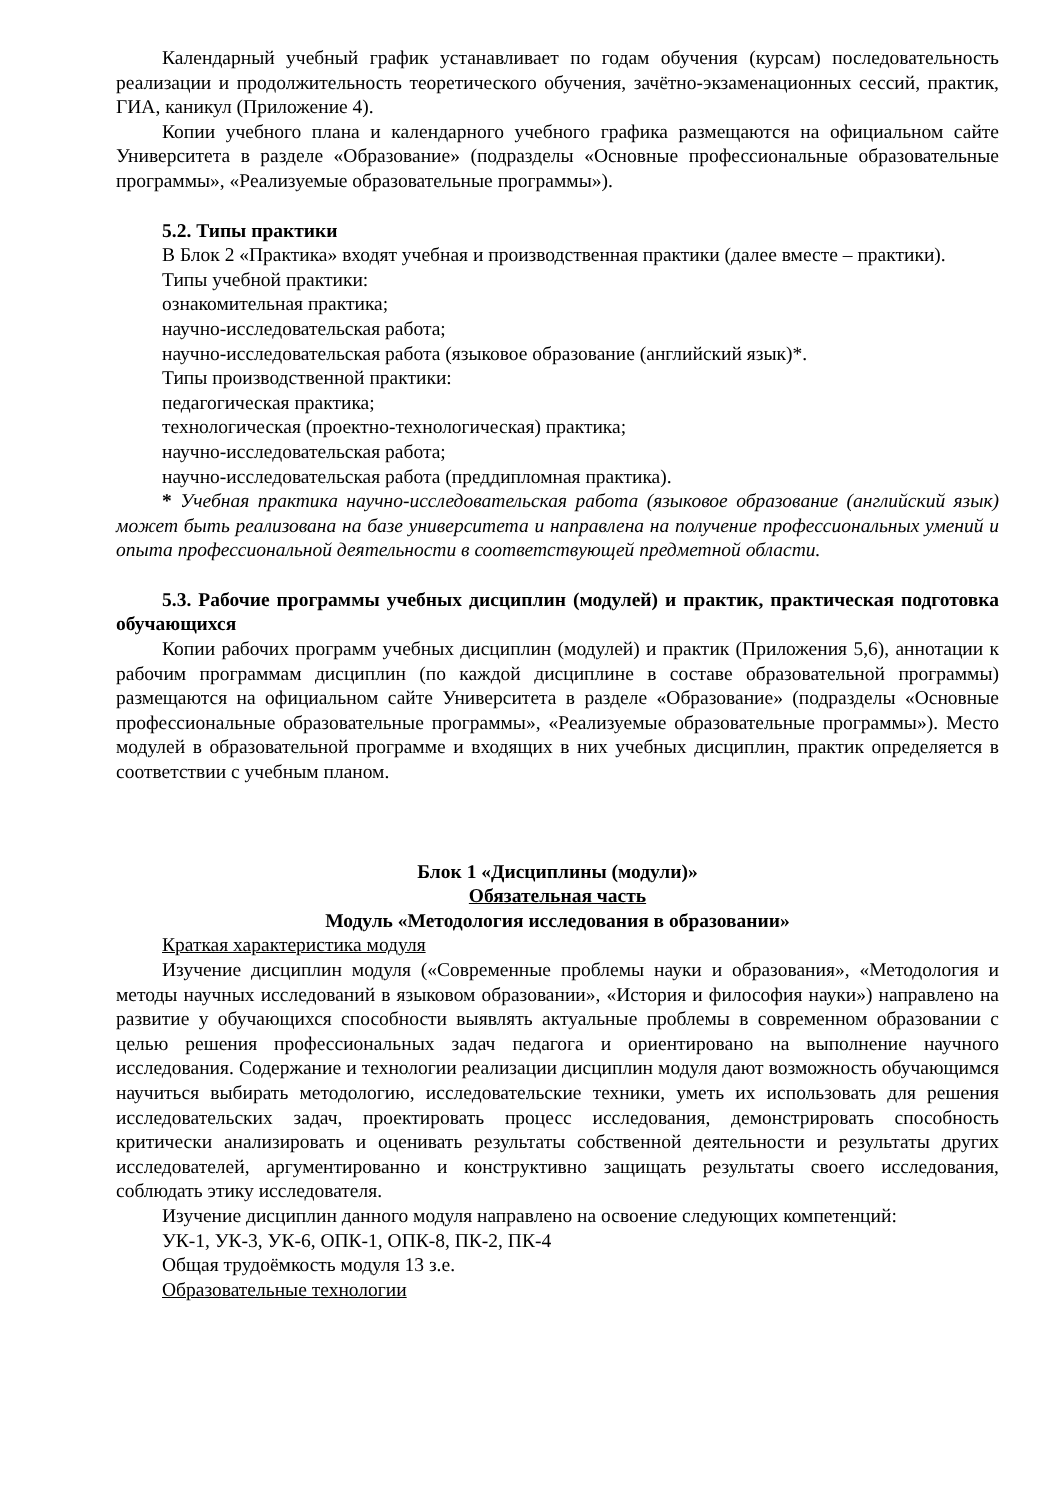Календарный учебный график устанавливает по годам обучения (курсам) последовательность реализации и продолжительность теоретического обучения, зачётно-экзаменационных сессий, практик, ГИА, каникул (Приложение 4).
Копии учебного плана и календарного учебного графика размещаются на официальном сайте Университета в разделе «Образование» (подразделы «Основные профессиональные образовательные программы», «Реализуемые образовательные программы»).
5.2. Типы практики
В Блок 2 «Практика» входят учебная и производственная практики (далее вместе – практики).
Типы учебной практики:
ознакомительная практика;
научно-исследовательская работа;
научно-исследовательская работа (языковое образование (английский язык)*.
Типы производственной практики:
педагогическая практика;
технологическая (проектно-технологическая) практика;
научно-исследовательская работа;
научно-исследовательская работа (преддипломная практика).
* Учебная практика научно-исследовательская работа (языковое образование (английский язык) может быть реализована на базе университета и направлена на получение профессиональных умений и опыта профессиональной деятельности в соответствующей предметной области.
5.3. Рабочие программы учебных дисциплин (модулей) и практик, практическая подготовка обучающихся
Копии рабочих программ учебных дисциплин (модулей) и практик (Приложения 5,6), аннотации к рабочим программам дисциплин (по каждой дисциплине в составе образовательной программы) размещаются на официальном сайте Университета в разделе «Образование» (подразделы «Основные профессиональные образовательные программы», «Реализуемые образовательные программы»). Место модулей в образовательной программе и входящих в них учебных дисциплин, практик определяется в соответствии с учебным планом.
Блок 1 «Дисциплины (модули)»
Обязательная часть
Модуль «Методология исследования в образовании»
Краткая характеристика модуля
Изучение дисциплин модуля («Современные проблемы науки и образования», «Методология и методы научных исследований в языковом образовании», «История и философия науки») направлено на развитие у обучающихся способности выявлять актуальные проблемы в современном образовании с целью решения профессиональных задач педагога и ориентировано на выполнение научного исследования. Содержание и технологии реализации дисциплин модуля дают возможность обучающимся научиться выбирать методологию, исследовательские техники, уметь их использовать для решения исследовательских задач, проектировать процесс исследования, демонстрировать способность критически анализировать и оценивать результаты собственной деятельности и результаты других исследователей, аргументированно и конструктивно защищать результаты своего исследования, соблюдать этику исследователя.
Изучение дисциплин данного модуля направлено на освоение следующих компетенций:
УК-1, УК-3, УК-6, ОПК-1, ОПК-8, ПК-2, ПК-4
Общая трудоёмкость модуля 13 з.е.
Образовательные технологии